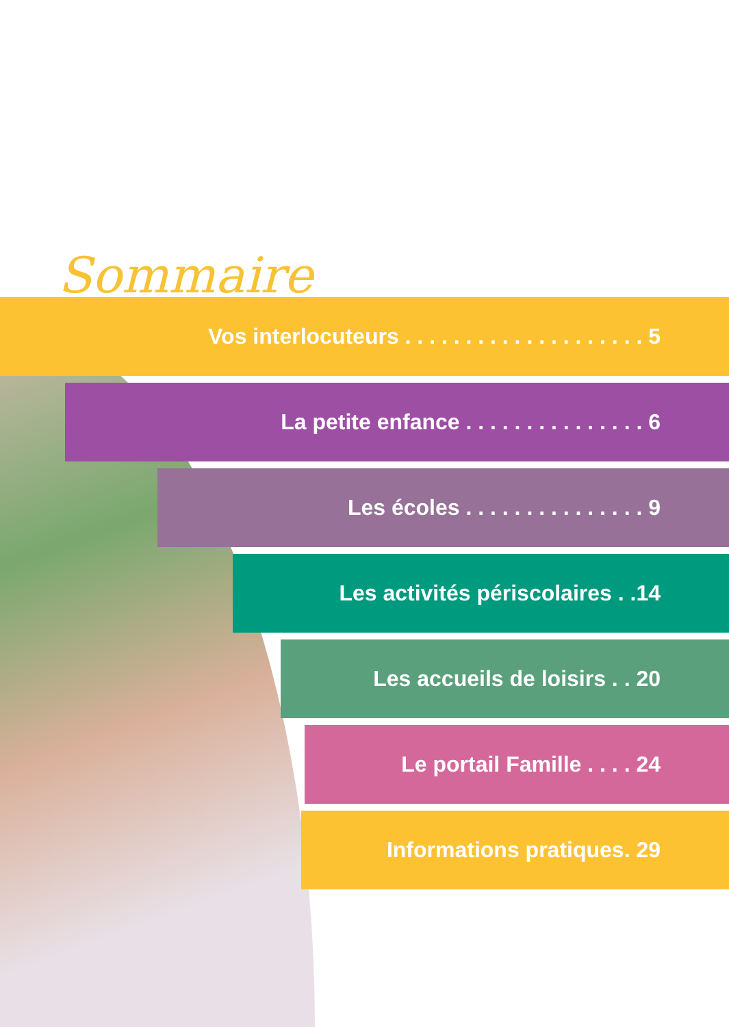Sommaire
Vos interlocuteurs . . . . . . . . . . . . . . . . . . . . 5
La petite enfance . . . . . . . . . . . . . . . 6
Les écoles . . . . . . . . . . . . . . . 9
Les activités périscolaires . .14
Les accueils de loisirs . . 20
Le portail Famille . . . . 24
Informations pratiques. 29